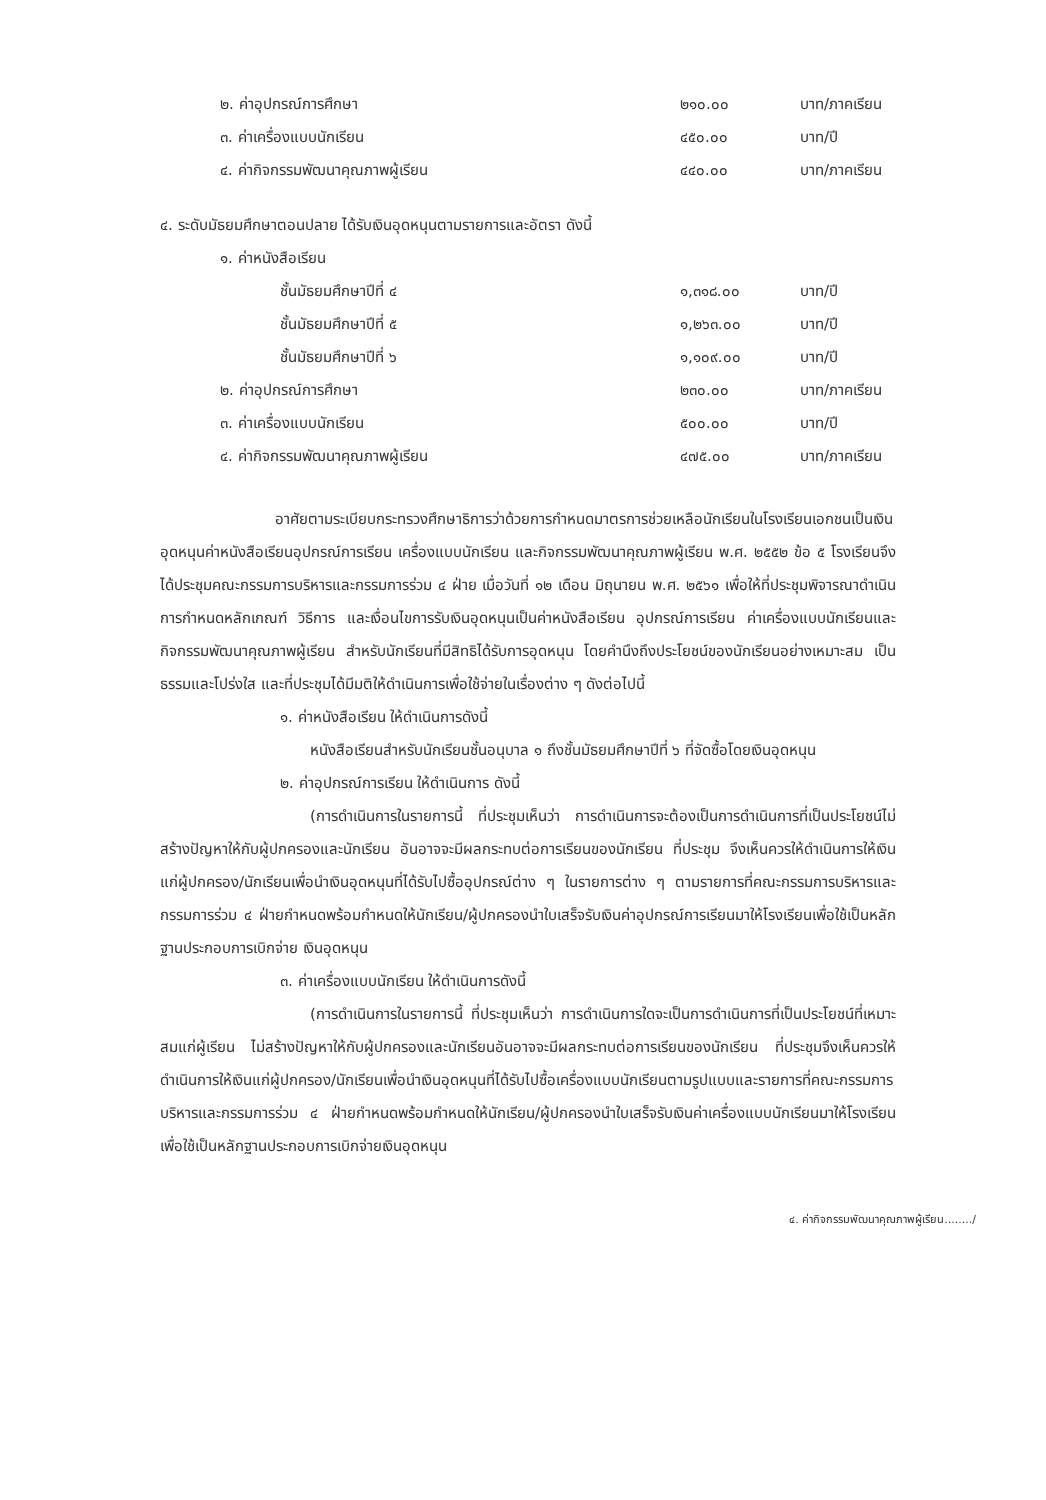| ๒. ค่าอุปกรณ์การศึกษา | ๒๑๐.๐๐ | บาท/ภาคเรียน |
| ๓. ค่าเครื่องแบบนักเรียน | ๔๕๐.๐๐ | บาท/ปี |
| ๔. ค่ากิจกรรมพัฒนาคุณภาพผู้เรียน | ๔๔๐.๐๐ | บาท/ภาคเรียน |
๔. ระดับมัธยมศึกษาตอนปลาย ได้รับเงินอุดหนุนตามรายการและอัตรา ดังนี้
| ๑. ค่าหนังสือเรียน | | |
| ชั้นมัธยมศึกษาปีที่ ๔ | ๑,๓๑๘.๐๐ | บาท/ปี |
| ชั้นมัธยมศึกษาปีที่ ๕ | ๑,๒๖๓.๐๐ | บาท/ปี |
| ชั้นมัธยมศึกษาปีที่ ๖ | ๑,๑๐๙.๐๐ | บาท/ปี |
| ๒. ค่าอุปกรณ์การศึกษา | ๒๓๐.๐๐ | บาท/ภาคเรียน |
| ๓. ค่าเครื่องแบบนักเรียน | ๕๐๐.๐๐ | บาท/ปี |
| ๔. ค่ากิจกรรมพัฒนาคุณภาพผู้เรียน | ๔๗๕.๐๐ | บาท/ภาคเรียน |
อาศัยตามระเบียบกระทรวงศึกษาธิการว่าด้วยการกำหนดมาตรการช่วยเหลือนักเรียนในโรงเรียนเอกชนเป็นเงินอุดหนุนค่าหนังสือเรียนอุปกรณ์การเรียน เครื่องแบบนักเรียน และกิจกรรมพัฒนาคุณภาพผู้เรียน พ.ศ. ๒๕๕๒ ข้อ ๕ โรงเรียนจึงได้ประชุมคณะกรรมการบริหารและกรรมการร่วม ๔ ฝ่าย เมื่อวันที่ ๑๒ เดือน มิถุนายน พ.ศ. ๒๕๖๑ เพื่อให้ที่ประชุมพิจารณาดำเนินการกำหนดหลักเกณฑ์ วิธีการ และเงื่อนไขการรับเงินอุดหนุนเป็นค่าหนังสือเรียน อุปกรณ์การเรียน ค่าเครื่องแบบนักเรียนและกิจกรรมพัฒนาคุณภาพผู้เรียน สำหรับนักเรียนที่มีสิทธิได้รับการอุดหนุน โดยคำนึงถึงประโยชน์ของนักเรียนอย่างเหมาะสม เป็นธรรมและโปร่งใส และที่ประชุมได้มีมติให้ดำเนินการเพื่อใช้จ่ายในเรื่องต่าง ๆ ดังต่อไปนี้
๑. ค่าหนังสือเรียน ให้ดำเนินการดังนี้
หนังสือเรียนสำหรับนักเรียนชั้นอนุบาล ๑ ถึงชั้นมัธยมศึกษาปีที่ ๖ ที่จัดซื้อโดยเงินอุดหนุน
๒. ค่าอุปกรณ์การเรียน ให้ดำเนินการ ดังนี้
(การดำเนินการในรายการนี้ ที่ประชุมเห็นว่า การดำเนินการจะต้องเป็นการดำเนินการที่เป็นประโยชน์ไม่สร้างปัญหาให้กับผู้ปกครองและนักเรียน อันอาจจะมีผลกระทบต่อการเรียนของนักเรียน ที่ประชุม จึงเห็นควรให้ดำเนินการให้เงินแก่ผู้ปกครอง/นักเรียนเพื่อนำเงินอุดหนุนที่ได้รับไปซื้ออุปกรณ์ต่าง ๆ ในรายการต่าง ๆ ตามรายการที่คณะกรรมการบริหารและกรรมการร่วม ๔ ฝ่ายกำหนดพร้อมกำหนดให้นักเรียน/ผู้ปกครองนำใบเสร็จรับเงินค่าอุปกรณ์การเรียนมาให้โรงเรียนเพื่อใช้เป็นหลักฐานประกอบการเบิกจ่าย เงินอุดหนุน
๓. ค่าเครื่องแบบนักเรียน ให้ดำเนินการดังนี้
(การดำเนินการในรายการนี้ ที่ประชุมเห็นว่า การดำเนินการใดจะเป็นการดำเนินการที่เป็นประโยชน์ที่เหมาะสมแก่ผู้เรียน ไม่สร้างปัญหาให้กับผู้ปกครองและนักเรียนอันอาจจะมีผลกระทบต่อการเรียนของนักเรียน ที่ประชุมจึงเห็นควรให้ดำเนินการให้เงินแก่ผู้ปกครอง/นักเรียนเพื่อนำเงินอุดหนุนที่ได้รับไปซื้อเครื่องแบบนักเรียนตามรูปแบบและรายการที่คณะกรรมการบริหารและกรรมการร่วม ๔ ฝ่ายกำหนดพร้อมกำหนดให้นักเรียน/ผู้ปกครองนำใบเสร็จรับเงินค่าเครื่องแบบนักเรียนมาให้โรงเรียนเพื่อใช้เป็นหลักฐานประกอบการเบิกจ่ายเงินอุดหนุน
๔. ค่ากิจกรรมพัฒนาคุณภาพผู้เรียน......../